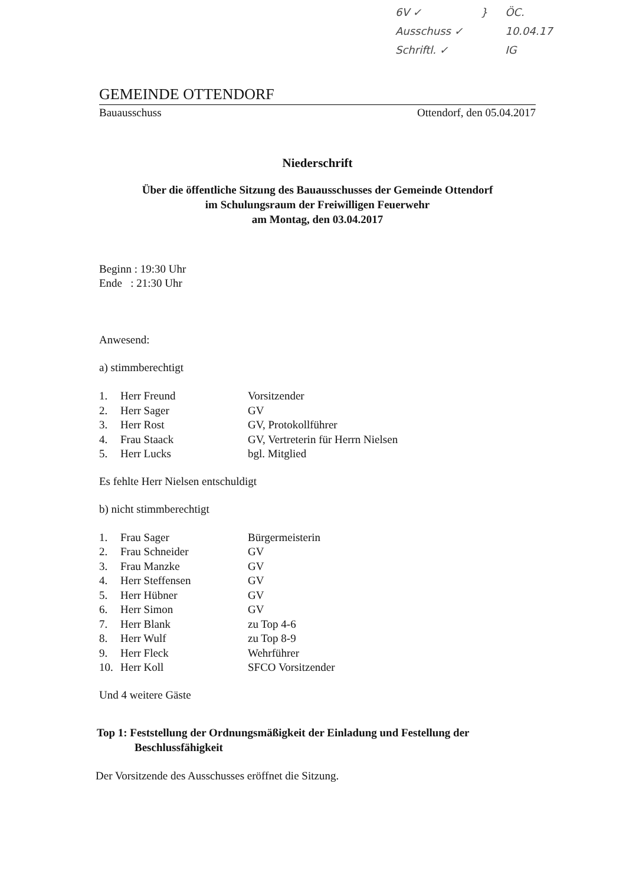6V ✓
Ausschuss ✓
Schriftl. ✓
} ÖC.
10.04.17
IG
GEMEINDE OTTENDORF
Bauausschuss Ottendorf, den 05.04.2017
Niederschrift
Über die öffentliche Sitzung des Bauausschusses der Gemeinde Ottendorf
im Schulungsraum der Freiwilligen Feuerwehr
am Montag, den 03.04.2017
Beginn : 19:30 Uhr
Ende : 21:30 Uhr
Anwesend:
a) stimmberechtigt
| 1. | Herr Freund | Vorsitzender |
| 2. | Herr Sager | GV |
| 3. | Herr Rost | GV, Protokollführer |
| 4. | Frau Staack | GV, Vertreterin für Herrn Nielsen |
| 5. | Herr Lucks | bgl. Mitglied |
Es fehlte Herr Nielsen entschuldigt
b) nicht stimmberechtigt
| 1. | Frau Sager | Bürgermeisterin |
| 2. | Frau Schneider | GV |
| 3. | Frau Manzke | GV |
| 4. | Herr Steffensen | GV |
| 5. | Herr Hübner | GV |
| 6. | Herr Simon | GV |
| 7. | Herr Blank | zu Top 4-6 |
| 8. | Herr Wulf | zu Top 8-9 |
| 9. | Herr Fleck | Wehrführer |
| 10. | Herr Koll | SFCO Vorsitzender |
Und 4 weitere Gäste
Top 1: Feststellung der Ordnungsmäßigkeit der Einladung und Festellung der
Beschlussfähigkeit
Der Vorsitzende des Ausschusses eröffnet die Sitzung.